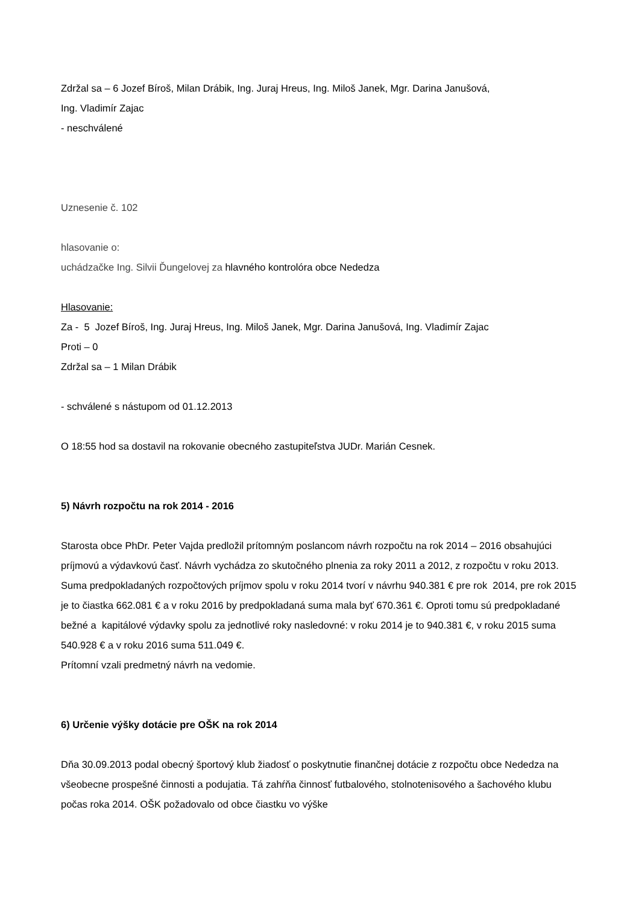Zdržal sa – 6 Jozef Bíroš, Milan Drábik, Ing. Juraj Hreus, Ing. Miloš Janek, Mgr. Darina Janušová,
Ing. Vladimír Zajac
- neschválené
Uznesenie č. 102
hlasovanie o:
uchádzačke Ing. Silvii Ďungelovej za hlavného kontrolóra obce Nededza
Hlasovanie:
Za - 5 Jozef Bíroš, Ing. Juraj Hreus, Ing. Miloš Janek, Mgr. Darina Janušová, Ing. Vladimír Zajac
Proti – 0
Zdržal sa – 1 Milan Drábik
- schválené s nástupom od 01.12.2013
O 18:55 hod sa dostavil na rokovanie obecného zastupiteľstva JUDr. Marián Cesnek.
5) Návrh rozpočtu na rok 2014 - 2016
Starosta obce PhDr. Peter Vajda predložil prítomným poslancom návrh rozpočtu na rok 2014 – 2016 obsahujúci príjmovú a výdavkovú časť. Návrh vychádza zo skutočného plnenia za roky 2011 a 2012, z rozpočtu v roku 2013. Suma predpokladaných rozpočtových príjmov spolu v roku 2014 tvorí v návrhu 940.381 € pre rok 2014, pre rok 2015 je to čiastka 662.081 € a v roku 2016 by predpokladaná suma mala byť 670.361 €. Oproti tomu sú predpokladané bežné a kapitálové výdavky spolu za jednotlivé roky nasledovné: v roku 2014 je to 940.381 €, v roku 2015 suma 540.928 € a v roku 2016 suma 511.049 €.
Prítomní vzali predmetný návrh na vedomie.
6) Určenie výšky dotácie pre OŠK na rok 2014
Dňa 30.09.2013 podal obecný športový klub žiadosť o poskytnutie finančnej dotácie z rozpočtu obce Nededza na všeobecne prospešné činnosti a podujatia. Tá zahŕňa činnosť futbalového, stolnotenisového a šachového klubu počas roka 2014. OŠK požadovalo od obce čiastku vo výške